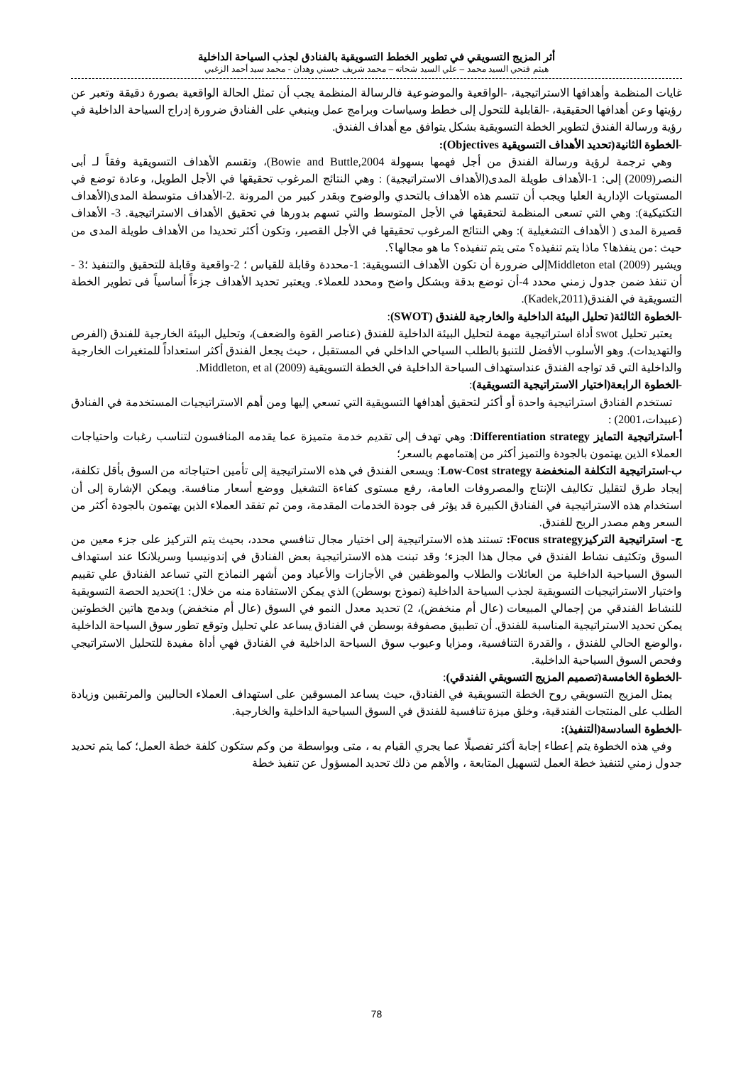أثر المزيج التسويقي في تطوير الخطط التسويقية بالفنادق لجذب السياحة الداخلية
هيثم فتحي السيد محمد – علي السيد شحاته – محمد شريف حسني وهدان - محمد سيد أحمد الزغبي
غايات المنظمة وأهدافها الاستراتيجية، -الواقعية والموضوعية فالرسالة المنظمة يجب أن تمثل الحالة الواقعية بصورة دقيقة وتعبر عن رؤيتها وعن أهدافها الحقيقية، -القابلية للتحول إلى خطط وسياسات وبرامج عمل وينبغي على الفنادق ضرورة إدراج السياحة الداخلية في رؤية ورسالة الفندق لتطوير الخطة التسويقية بشكل يتوافق مع أهداف الفندق.
-الخطوة الثانية(تحديد الأهداف التسويقية Objectives):
وهي ترجمة لرؤية ورسالة الفندق من أجل فهمها بسهولة Bowie and Buttle,2004)، وتقسم الأهداف التسويقية وفقاً لـ أبى النصر(2009) إلى: 1-الأهداف طويلة المدى(الأهداف الاستراتيجية) : وهي النتائج المرغوب تحقيقها في الأجل الطويل، وعادة توضع في المستويات الإدارية العليا ويجب أن تتسم هذه الأهداف بالتحدي والوضوح وبقدر كبير من المرونة .2-الأهداف متوسطة المدى(الأهداف التكتيكية): وهي التي تسعى المنظمة لتحقيقها في الأجل المتوسط والتي تسهم بدورها في تحقيق الأهداف الاستراتيجية. 3- الأهداف قصيرة المدى ( الأهداف التشغيلية ): وهي النتائج المرغوب تحقيقها في الأجل القصير، وتكون أكثر تحديدا من الأهداف طويلة المدى من حيث :من ينفذها؟ ماذا يتم تنفيذه؟ متى يتم تنفيذه؟ ما هو مجالها؟.
ويشير Middleton etal (2009)إلى ضرورة أن تكون الأهداف التسويقية: 1-محددة وقابلة للقياس ؛ 2-واقعية وقابلة للتحقيق والتنفيذ ؛3 - أن تنفذ ضمن جدول زمني محدد 4-أن توضع بدقة وبشكل واضح ومحدد للعملاء. ويعتبر تحديد الأهداف جزءاً أساسياً فى تطوير الخطة التسويقية في الفندق(Kadek,2011).
-الخطوة الثالثة( تحليل البيئة الداخلية والخارجية للفندق (SWOT):
يعتبر تحليل swot أداة استراتيجية مهمة لتحليل البيئة الداخلية للفندق (عناصر القوة والضعف)، وتحليل البيئة الخارجية للفندق (الفرص والتهديدات). وهو الأسلوب الأفضل للتنبؤ بالطلب السياحي الداخلي في المستقبل ، حيث يجعل الفندق أكثر استعداداً للمتغيرات الخارجية والداخلية التي قد تواجه الفندق عنداستهداف السياحة الداخلية في الخطة التسويقية Middleton, et al (2009).
-الخطوة الرابعة(اختيار الاستراتيجية التسويقية):
تستخدم الفنادق استراتيجية واحدة أو أكثر لتحقيق أهدافها التسويقية التي تسعي إليها ومن أهم الاستراتيجيات المستخدمة في الفنادق (عبيدات،2001) :
أ-استراتيجية التمايز Differentiation strategy: وهي تهدف إلى تقديم خدمة متميزة عما يقدمه المنافسون لتناسب رغبات واحتياجات العملاء الذين يهتمون بالجودة والتميز أكثر من إهتمامهم بالسعر؛
ب-استراتيجية التكلفة المنخفضة Low-Cost strategy: ويسعى الفندق في هذه الاستراتيجية إلى تأمين احتياجاته من السوق بأقل تكلفة، إيجاد طرق لتقليل تكاليف الإنتاج والمصروفات العامة، رفع مستوى كفاءة التشغيل ووضع أسعار منافسة. ويمكن الإشارة إلى أن استخدام هذه الاستراتيجية في الفنادق الكبيرة قد يؤثر فى جودة الخدمات المقدمة، ومن ثم تفقد العملاء الذين يهتمون بالجودة أكثر من السعر وهم مصدر الربح للفندق.
ج- استراتيجية التركيزFocus strategy: تستند هذه الاستراتيجية إلى اختيار مجال تنافسي محدد، بحيث يتم التركيز على جزء معين من السوق وتكثيف نشاط الفندق في مجال هذا الجزء؛ وقد تبنت هذه الاستراتيجية بعض الفنادق في إندونيسيا وسريلانكا عند استهداف السوق السياحية الداخلية من العائلات والطلاب والموظفين في الأجازات والأعياد ومن أشهر النماذج التي تساعد الفنادق علي تقييم واختيار الاستراتيجيات التسويقية لجذب السياحة الداخلية (نموذج بوسطن) الذي يمكن الاستفادة منه من خلال: 1)تحديد الحصة التسويقية للنشاط الفندقي من إجمالي المبيعات (عال أم منخفض)، 2) تحديد معدل النمو في السوق (عال أم منخفض) وبدمج هاتين الخطوتين يمكن تحديد الاستراتيجية المناسبة للفندق. أن تطبيق مصفوفة بوسطن في الفنادق يساعد علي تحليل وتوقع تطور سوق السياحة الداخلية ،والوضع الحالي للفندق ، والقدرة التنافسية، ومزايا وعيوب سوق السياحة الداخلية في الفنادق فهي أداة مفيدة للتحليل الاستراتيجي وفحص السوق السياحية الداخلية.
-الخطوة الخامسة(تصميم المزيج التسويقي الفندقي):
يمثل المزيج التسويقي روح الخطة التسويقية في الفنادق، حيث يساعد المسوقين على استهداف العملاء الحاليين والمرتقبين وزيادة الطلب على المنتجات الفندقية، وخلق ميزة تنافسية للفندق في السوق السياحية الداخلية والخارجية.
-الخطوة السادسة(التنفيذ):
وفي هذه الخطوة يتم إعطاء إجابة أكثر تفصيلًا عما يجري القيام به ، متى وبواسطة من وكم ستكون كلفة خطة العمل؛ كما يتم تحديد جدول زمني لتنفيذ خطة العمل لتسهيل المتابعة ، والأهم من ذلك تحديد المسؤول عن تنفيذ خطة
78